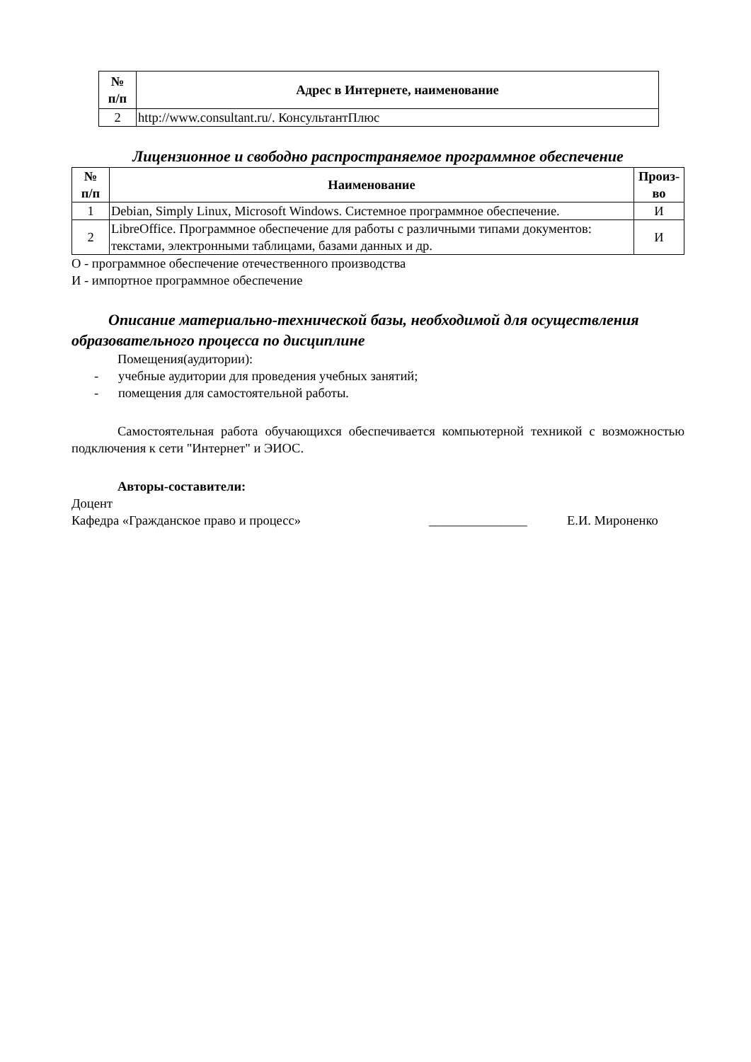| № п/п | Адрес в Интернете, наименование |
| --- | --- |
| 2 | http://www.consultant.ru/. КонсультантПлюс |
Лицензионное и свободно распространяемое программное обеспечение
| № п/п | Наименование | Произ- во |
| --- | --- | --- |
| 1 | Debian, Simply Linux, Microsoft Windows. Системное программное обеспечение. | И |
| 2 | LibreOffice. Программное обеспечение для работы с различными типами документов: текстами, электронными таблицами, базами данных и др. | И |
О - программное обеспечение отечественного производства
И - импортное программное обеспечение
Описание материально-технической базы, необходимой для осуществления образовательного процесса по дисциплине
Помещения(аудитории):
- учебные аудитории для проведения учебных занятий;
- помещения для самостоятельной работы.
Самостоятельная работа обучающихся обеспечивается компьютерной техникой с возможностью подключения к сети "Интернет" и ЭИОС.
Авторы-составители:
Доцент
Кафедра «Гражданское право и процесс» _______________ Е.И. Мироненко